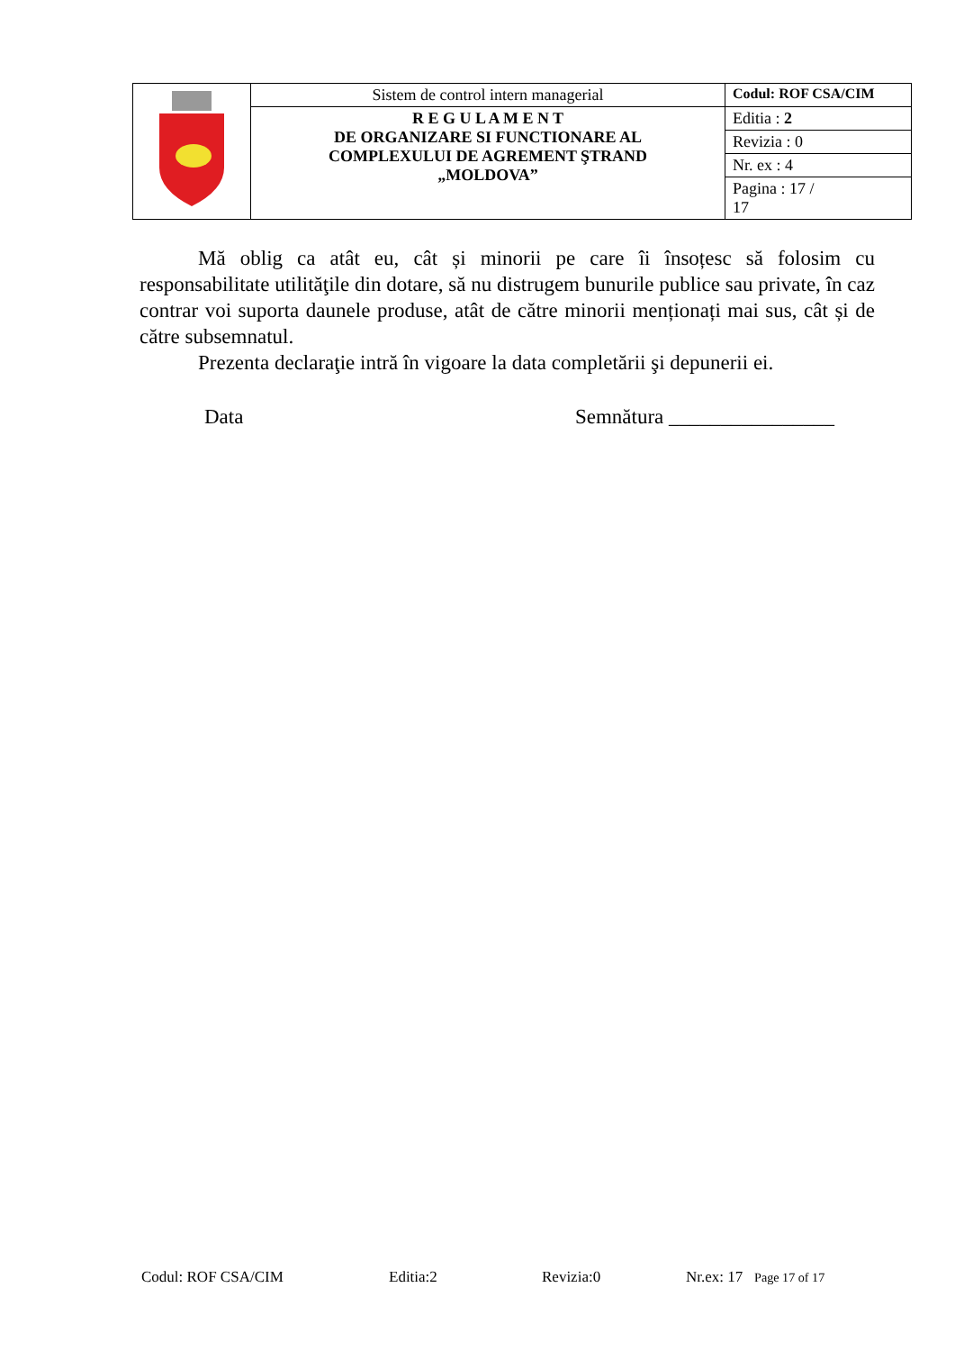| | Sistem de control intern managerial | Codul: ROF CSA/CIM |
| | R E G U L A M E N T DE ORGANIZARE SI FUNCTIONARE AL COMPLEXULUI DE AGREMENT ŞTRAND „MOLDOVA” | Editia : 2 |
| | | Revizia : 0 |
| | | Nr. ex : 4 |
| | | Pagina : 17 / 17 |
Mă oblig ca atât eu, cât și minorii pe care îi însoțesc să folosim cu responsabilitate utilităţile din dotare, să nu distrugem bunurile publice sau private, în caz contrar voi suporta daunele produse, atât de către minorii menționați mai sus, cât și de către subsemnatul.
Prezenta declaraţie intră în vigoare la data completării şi depunerii ei.
Data Semnătura ________________
Codul: ROF CSA/CIM Editia:2 Revizia:0 Nr.ex: 17 Page 17 of 17